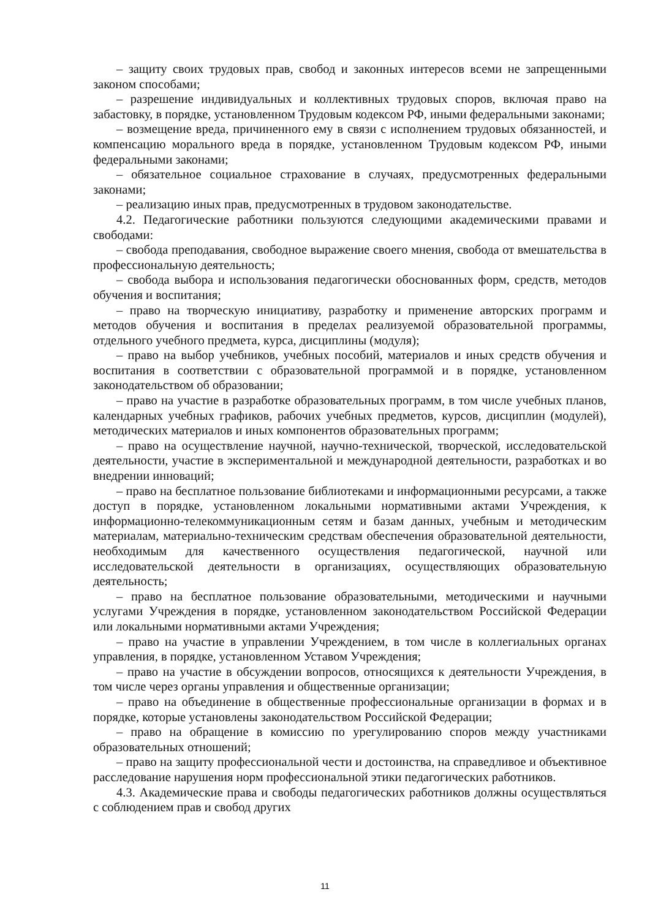– защиту своих трудовых прав, свобод и законных интересов всеми не запрещенными законом способами;
– разрешение индивидуальных и коллективных трудовых споров, включая право на забастовку, в порядке, установленном Трудовым кодексом РФ, иными федеральными законами;
– возмещение вреда, причиненного ему в связи с исполнением трудовых обязанностей, и компенсацию морального вреда в порядке, установленном Трудовым кодексом РФ, иными федеральными законами;
– обязательное социальное страхование в случаях, предусмотренных федеральными законами;
– реализацию иных прав, предусмотренных в трудовом законодательстве.
4.2. Педагогические работники пользуются следующими академическими правами и свободами:
– свобода преподавания, свободное выражение своего мнения, свобода от вмешательства в профессиональную деятельность;
– свобода выбора и использования педагогически обоснованных форм, средств, методов обучения и воспитания;
– право на творческую инициативу, разработку и применение авторских программ и методов обучения и воспитания в пределах реализуемой образовательной программы, отдельного учебного предмета, курса, дисциплины (модуля);
– право на выбор учебников, учебных пособий, материалов и иных средств обучения и воспитания в соответствии с образовательной программой и в порядке, установленном законодательством об образовании;
– право на участие в разработке образовательных программ, в том числе учебных планов, календарных учебных графиков, рабочих учебных предметов, курсов, дисциплин (модулей), методических материалов и иных компонентов образовательных программ;
– право на осуществление научной, научно-технической, творческой, исследовательской деятельности, участие в экспериментальной и международной деятельности, разработках и во внедрении инноваций;
– право на бесплатное пользование библиотеками и информационными ресурсами, а также доступ в порядке, установленном локальными нормативными актами Учреждения, к информационно-телекоммуникационным сетям и базам данных, учебным и методическим материалам, материально-техническим средствам обеспечения образовательной деятельности, необходимым для качественного осуществления педагогической, научной или исследовательской деятельности в организациях, осуществляющих образовательную деятельность;
– право на бесплатное пользование образовательными, методическими и научными услугами Учреждения в порядке, установленном законодательством Российской Федерации или локальными нормативными актами Учреждения;
– право на участие в управлении Учреждением, в том числе в коллегиальных органах управления, в порядке, установленном Уставом Учреждения;
– право на участие в обсуждении вопросов, относящихся к деятельности Учреждения, в том числе через органы управления и общественные организации;
– право на объединение в общественные профессиональные организации в формах и в порядке, которые установлены законодательством Российской Федерации;
– право на обращение в комиссию по урегулированию споров между участниками образовательных отношений;
– право на защиту профессиональной чести и достоинства, на справедливое и объективное расследование нарушения норм профессиональной этики педагогических работников.
4.3. Академические права и свободы педагогических работников должны осуществляться с соблюдением прав и свобод других
11